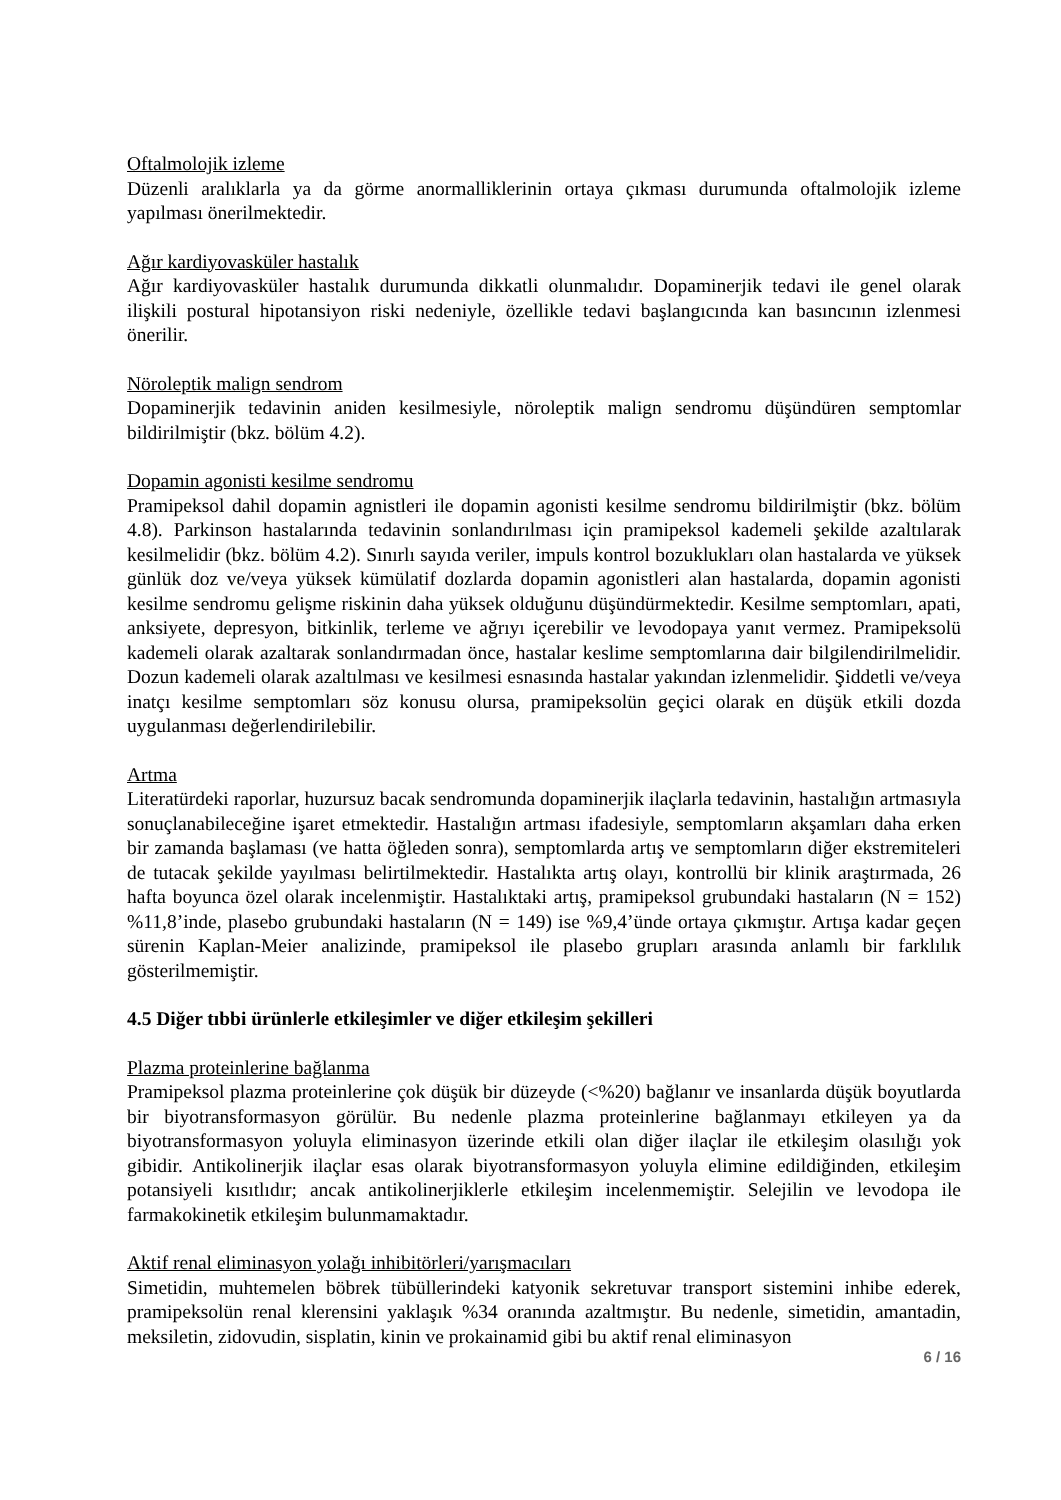Oftalmolojik izleme
Düzenli aralıklarla ya da görme anormalliklerinin ortaya çıkması durumunda oftalmolojik izleme yapılması önerilmektedir.
Ağır kardiyovasküler hastalık
Ağır kardiyovasküler hastalık durumunda dikkatli olunmalıdır. Dopaminerjik tedavi ile genel olarak ilişkili postural hipotansiyon riski nedeniyle, özellikle tedavi başlangıcında kan basıncının izlenmesi önerilir.
Nöroleptik malign sendrom
Dopaminerjik tedavinin aniden kesilmesiyle, nöroleptik malign sendromu düşündüren semptomlar bildirilmiştir (bkz. bölüm 4.2).
Dopamin agonisti kesilme sendromu
Pramipeksol dahil dopamin agnistleri ile dopamin agonisti kesilme sendromu bildirilmiştir (bkz. bölüm 4.8). Parkinson hastalarında tedavinin sonlandırılması için pramipeksol kademeli şekilde azaltılarak kesilmelidir (bkz. bölüm 4.2). Sınırlı sayıda veriler, impuls kontrol bozuklukları olan hastalarda ve yüksek günlük doz ve/veya yüksek kümülatif dozlarda dopamin agonistleri alan hastalarda, dopamin agonisti kesilme sendromu gelişme riskinin daha yüksek olduğunu düşündürmektedir. Kesilme semptomları, apati, anksiyete, depresyon, bitkinlik, terleme ve ağrıyı içerebilir ve levodopaya yanıt vermez. Pramipeksolü kademeli olarak azaltarak sonlandırmadan önce, hastalar keslime semptomlarına dair bilgilendirilmelidir. Dozun kademeli olarak azaltılması ve kesilmesi esnasında hastalar yakından izlenmelidir. Şiddetli ve/veya inatçı kesilme semptomları söz konusu olursa, pramipeksolün geçici olarak en düşük etkili dozda uygulanması değerlendirilebilir.
Artma
Literatürdeki raporlar, huzursuz bacak sendromunda dopaminerjik ilaçlarla tedavinin, hastalığın artmasıyla sonuçlanabileceğine işaret etmektedir. Hastalığın artması ifadesiyle, semptomların akşamları daha erken bir zamanda başlaması (ve hatta öğleden sonra), semptomlarda artış ve semptomların diğer ekstremiteleri de tutacak şekilde yayılması belirtilmektedir. Hastalıkta artış olayı, kontrollü bir klinik araştırmada, 26 hafta boyunca özel olarak incelenmiştir. Hastalıktaki artış, pramipeksol grubundaki hastaların (N = 152) %11,8’inde, plasebo grubundaki hastaların (N = 149) ise %9,4’ünde ortaya çıkmıştır. Artışa kadar geçen sürenin Kaplan-Meier analizinde, pramipeksol ile plasebo grupları arasında anlamlı bir farklılık gösterilmemiştir.
4.5 Diğer tıbbi ürünlerle etkileşimler ve diğer etkileşim şekilleri
Plazma proteinlerine bağlanma
Pramipeksol plazma proteinlerine çok düşük bir düzeyde (<%20) bağlanır ve insanlarda düşük boyutlarda bir biyotransformasyon görülür. Bu nedenle plazma proteinlerine bağlanmayı etkileyen ya da biyotransformasyon yoluyla eliminasyon üzerinde etkili olan diğer ilaçlar ile etkileşim olasılığı yok gibidir. Antikolinerjik ilaçlar esas olarak biyotransformasyon yoluyla elimine edildiğinden, etkileşim potansiyeli kısıtlıdır; ancak antikolinerjiklerle etkileşim incelenmemiştir. Selejilin ve levodopa ile farmakokinetik etkileşim bulunmamaktadır.
Aktif renal eliminasyon yolağı inhibitörleri/yarışmacıları
Simetidin, muhtemelen böbrek tübüllerindeki katyonik sekretuvar transport sistemini inhibe ederek, pramipeksolün renal klerensini yaklaşık %34 oranında azaltmıştır. Bu nedenle, simetidin, amantadin, meksiletin, zidovudin, sisplatin, kinin ve prokainamid gibi bu aktif renal eliminasyon
6 / 16